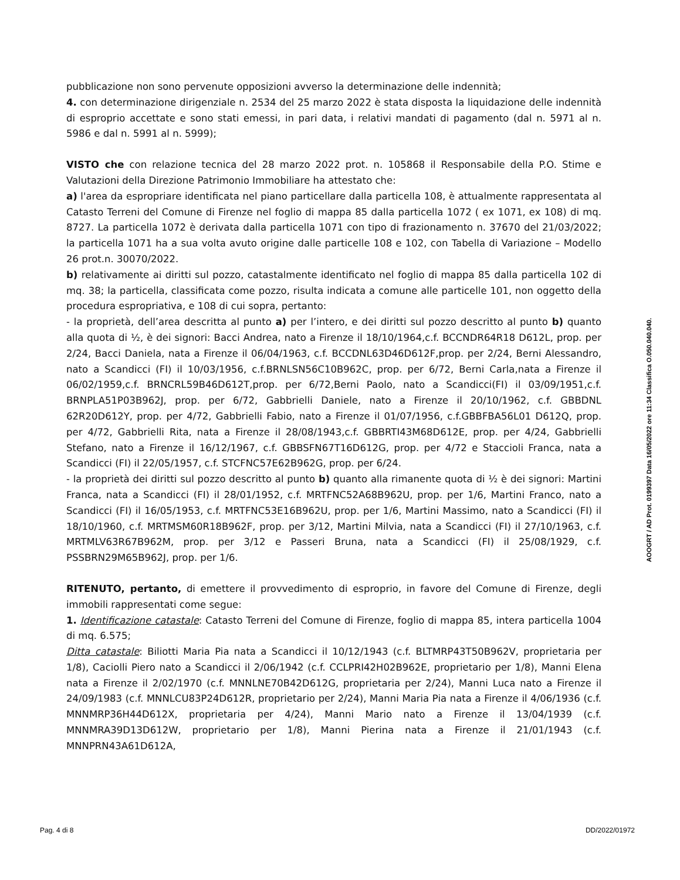pubblicazione non sono pervenute opposizioni avverso la determinazione delle indennità;
4. con determinazione dirigenziale n. 2534 del 25 marzo 2022 è stata disposta la liquidazione delle indennità di esproprio accettate e sono stati emessi, in pari data, i relativi mandati di pagamento (dal n. 5971 al n. 5986 e dal n. 5991 al n. 5999);
VISTO che con relazione tecnica del 28 marzo 2022 prot. n. 105868 il Responsabile della P.O. Stime e Valutazioni della Direzione Patrimonio Immobiliare ha attestato che:
a) l'area da espropriare identificata nel piano particellare dalla particella 108, è attualmente rappresentata al Catasto Terreni del Comune di Firenze nel foglio di mappa 85 dalla particella 1072 ( ex 1071, ex 108) di mq. 8727. La particella 1072 è derivata dalla particella 1071 con tipo di frazionamento n. 37670 del 21/03/2022; la particella 1071 ha a sua volta avuto origine dalle particelle 108 e 102, con Tabella di Variazione – Modello 26 prot.n. 30070/2022.
b) relativamente ai diritti sul pozzo, catastalmente identificato nel foglio di mappa 85 dalla particella 102 di mq. 38; la particella, classificata come pozzo, risulta indicata a comune alle particelle 101, non oggetto della procedura espropriativa, e 108 di cui sopra, pertanto:
- la proprietà, dell’area descritta al punto a) per l’intero, e dei diritti sul pozzo descritto al punto b) quanto alla quota di ½, è dei signori: Bacci Andrea, nato a Firenze il 18/10/1964,c.f. BCCNDR64R18 D612L, prop. per 2/24, Bacci Daniela, nata a Firenze il 06/04/1963, c.f. BCCDNL63D46D612F,prop. per 2/24, Berni Alessandro, nato a Scandicci (FI) il 10/03/1956, c.f.BRNLSN56C10B962C, prop. per 6/72, Berni Carla,nata a Firenze il 06/02/1959,c.f. BRNCRL59B46D612T,prop. per 6/72,Berni Paolo, nato a Scandicci(FI) il 03/09/1951,c.f. BRNPLA51P03B962J, prop. per 6/72, Gabbrielli Daniele, nato a Firenze il 20/10/1962, c.f. GBBDNL 62R20D612Y, prop. per 4/72, Gabbrielli Fabio, nato a Firenze il 01/07/1956, c.f.GBBFBA56L01 D612Q, prop. per 4/72, Gabbrielli Rita, nata a Firenze il 28/08/1943,c.f. GBBRTI43M68D612E, prop. per 4/24, Gabbrielli Stefano, nato a Firenze il 16/12/1967, c.f. GBBSFN67T16D612G, prop. per 4/72 e Staccioli Franca, nata a Scandicci (FI) il 22/05/1957, c.f. STCFNC57E62B962G, prop. per 6/24.
- la proprietà dei diritti sul pozzo descritto al punto b) quanto alla rimanente quota di ½ è dei signori: Martini Franca, nata a Scandicci (FI) il 28/01/1952, c.f. MRTFNC52A68B962U, prop. per 1/6, Martini Franco, nato a Scandicci (FI) il 16/05/1953, c.f. MRTFNC53E16B962U, prop. per 1/6, Martini Massimo, nato a Scandicci (FI) il 18/10/1960, c.f. MRTMSM60R18B962F, prop. per 3/12, Martini Milvia, nata a Scandicci (FI) il 27/10/1963, c.f. MRTMLV63R67B962M, prop. per 3/12 e Passeri Bruna, nata a Scandicci (FI) il 25/08/1929, c.f. PSSBRN29M65B962J, prop. per 1/6.
RITENUTO, pertanto, di emettere il provvedimento di esproprio, in favore del Comune di Firenze, degli immobili rappresentati come segue:
1. Identificazione catastale: Catasto Terreni del Comune di Firenze, foglio di mappa 85, intera particella 1004 di mq. 6.575;
Ditta catastale: Biliotti Maria Pia nata a Scandicci il 10/12/1943 (c.f. BLTMRP43T50B962V, proprietaria per 1/8), Caciolli Piero nato a Scandicci il 2/06/1942 (c.f. CCLPRI42H02B962E, proprietario per 1/8), Manni Elena nata a Firenze il 2/02/1970 (c.f. MNNLNE70B42D612G, proprietaria per 2/24), Manni Luca nato a Firenze il 24/09/1983 (c.f. MNNLCU83P24D612R, proprietario per 2/24), Manni Maria Pia nata a Firenze il 4/06/1936 (c.f. MNNMRP36H44D612X, proprietaria per 4/24), Manni Mario nato a Firenze il 13/04/1939 (c.f. MNNMRA39D13D612W, proprietario per 1/8), Manni Pierina nata a Firenze il 21/01/1943 (c.f. MNNPRN43A61D612A,
AOOGRT / AD Prot. 0199397 Data 16/05/2022 ore 11:34 Classifica O.050.040.040.
Pag. 4 di 8 DD/2022/01972